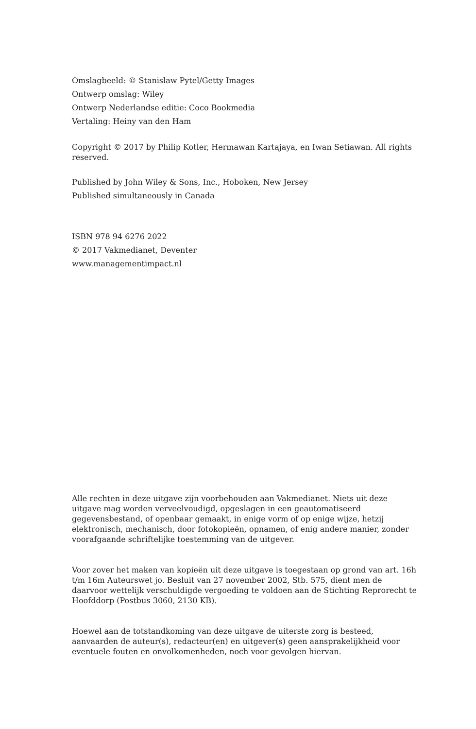Omslagbeeld: © Stanislaw Pytel/Getty Images
Ontwerp omslag: Wiley
Ontwerp Nederlandse editie: Coco Bookmedia
Vertaling: Heiny van den Ham
Copyright © 2017 by Philip Kotler, Hermawan Kartajaya, en Iwan Setiawan. All rights reserved.
Published by John Wiley & Sons, Inc., Hoboken, New Jersey
Published simultaneously in Canada
ISBN 978 94 6276 2022
© 2017 Vakmedianet, Deventer
www.managementimpact.nl
Alle rechten in deze uitgave zijn voorbehouden aan Vakmedianet. Niets uit deze uitgave mag worden verveelvoudigd, opgeslagen in een geautomatiseerd gegevensbestand, of openbaar gemaakt, in enige vorm of op enige wijze, hetzij elektronisch, mechanisch, door fotokopieën, opnamen, of enig andere manier, zonder voorafgaande schriftelijke toestemming van de uitgever.
Voor zover het maken van kopieën uit deze uitgave is toegestaan op grond van art. 16h t/m 16m Auteurswet jo. Besluit van 27 november 2002, Stb. 575, dient men de daarvoor wettelijk verschuldigde vergoeding te voldoen aan de Stichting Reprorecht te Hoofddorp (Postbus 3060, 2130 KB).
Hoewel aan de totstandkoming van deze uitgave de uiterste zorg is besteed, aanvaarden de auteur(s), redacteur(en) en uitgever(s) geen aansprakelijkheid voor eventuele fouten en onvolkomenheden, noch voor gevolgen hiervan.